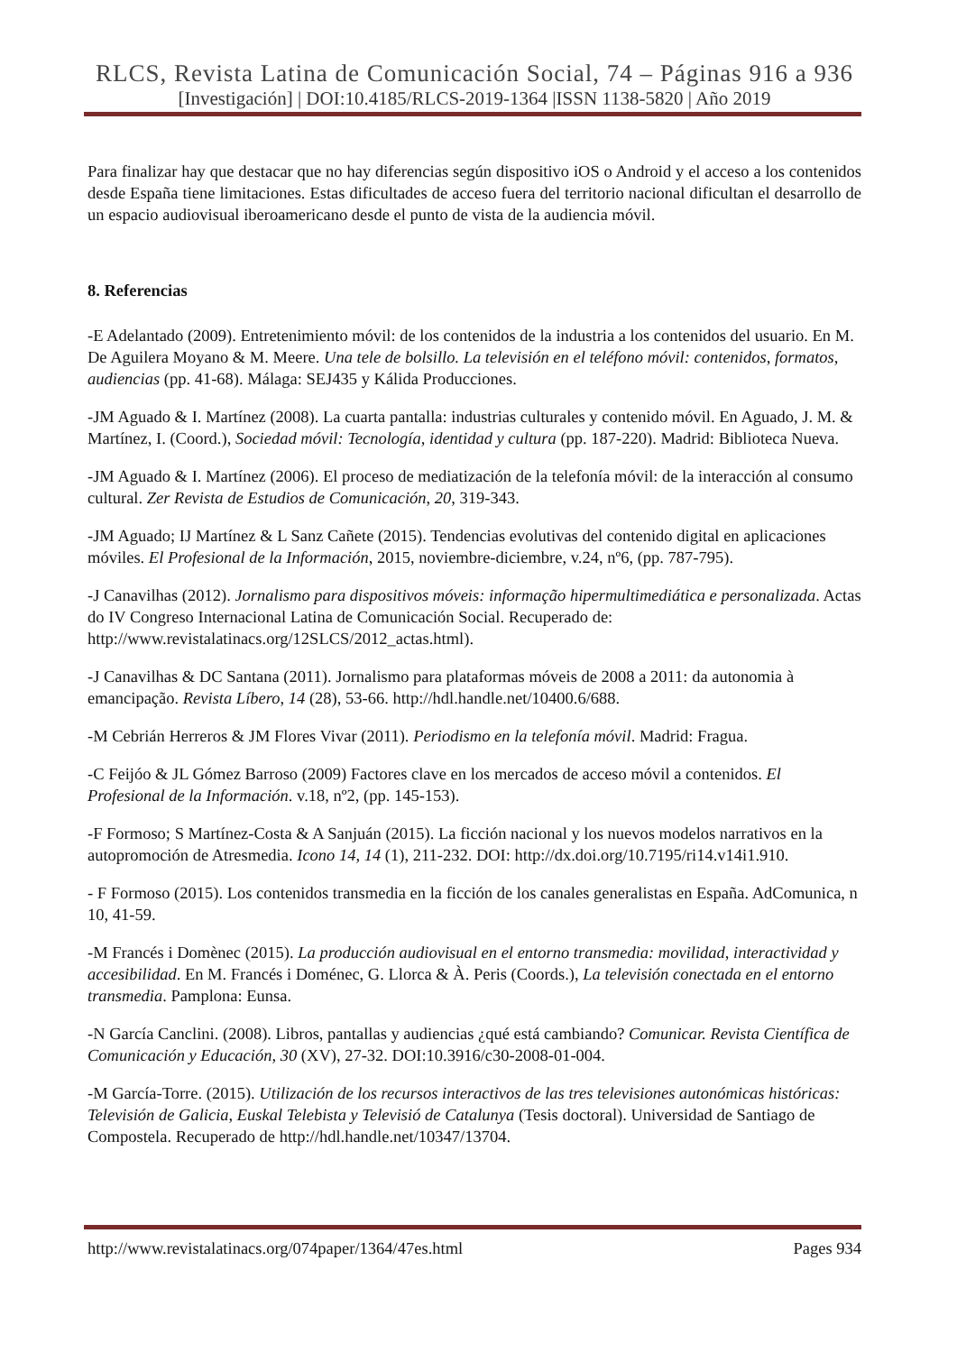RLCS, Revista Latina de Comunicación Social, 74 – Páginas 916 a 936
[Investigación] | DOI:10.4185/RLCS-2019-1364 |ISSN 1138-5820 | Año 2019
Para finalizar hay que destacar que no hay diferencias según dispositivo iOS o Android y el acceso a los contenidos desde España tiene limitaciones. Estas dificultades de acceso fuera del territorio nacional dificultan el desarrollo de un espacio audiovisual iberoamericano desde el punto de vista de la audiencia móvil.
8. Referencias
-E Adelantado (2009). Entretenimiento móvil: de los contenidos de la industria a los contenidos del usuario. En M. De Aguilera Moyano & M. Meere. Una tele de bolsillo. La televisión en el teléfono móvil: contenidos, formatos, audiencias (pp. 41-68). Málaga: SEJ435 y Kálida Producciones.
-JM Aguado & I. Martínez (2008). La cuarta pantalla: industrias culturales y contenido móvil. En Aguado, J. M. & Martínez, I. (Coord.), Sociedad móvil: Tecnología, identidad y cultura (pp. 187-220). Madrid: Biblioteca Nueva.
-JM Aguado & I. Martínez (2006). El proceso de mediatización de la telefonía móvil: de la interacción al consumo cultural. Zer Revista de Estudios de Comunicación, 20, 319-343.
-JM Aguado; IJ Martínez & L Sanz Cañete (2015). Tendencias evolutivas del contenido digital en aplicaciones móviles. El Profesional de la Información, 2015, noviembre-diciembre, v.24, nº6, (pp. 787-795).
-J Canavilhas (2012). Jornalismo para dispositivos móveis: informação hipermultimediática e personalizada. Actas do IV Congreso Internacional Latina de Comunicación Social. Recuperado de: http://www.revistalatinacs.org/12SLCS/2012_actas.html).
-J Canavilhas & DC Santana (2011). Jornalismo para plataformas móveis de 2008 a 2011: da autonomia à emancipação. Revista Líbero, 14 (28), 53-66. http://hdl.handle.net/10400.6/688.
-M Cebrián Herreros & JM Flores Vivar (2011). Periodismo en la telefonía móvil. Madrid: Fragua.
-C Feijóo & JL Gómez Barroso (2009) Factores clave en los mercados de acceso móvil a contenidos. El Profesional de la Información. v.18, nº2, (pp. 145-153).
-F Formoso; S Martínez-Costa & A Sanjuán (2015). La ficción nacional y los nuevos modelos narrativos en la autopromoción de Atresmedia. Icono 14, 14 (1), 211-232. DOI: http://dx.doi.org/10.7195/ri14.v14i1.910.
- F Formoso (2015). Los contenidos transmedia en la ficción de los canales generalistas en España. AdComunica, n 10, 41-59.
-M Francés i Domènec (2015). La producción audiovisual en el entorno transmedia: movilidad, interactividad y accesibilidad. En M. Francés i Doménec, G. Llorca & À. Peris (Coords.), La televisión conectada en el entorno transmedia. Pamplona: Eunsa.
-N García Canclini. (2008). Libros, pantallas y audiencias ¿qué está cambiando? Comunicar. Revista Científica de Comunicación y Educación, 30 (XV), 27-32. DOI:10.3916/c30-2008-01-004.
-M García-Torre. (2015). Utilización de los recursos interactivos de las tres televisiones autonómicas históricas: Televisión de Galicia, Euskal Telebista y Televisió de Catalunya (Tesis doctoral). Universidad de Santiago de Compostela. Recuperado de http://hdl.handle.net/10347/13704.
http://www.revistalatinacs.org/074paper/1364/47es.html Pages 934